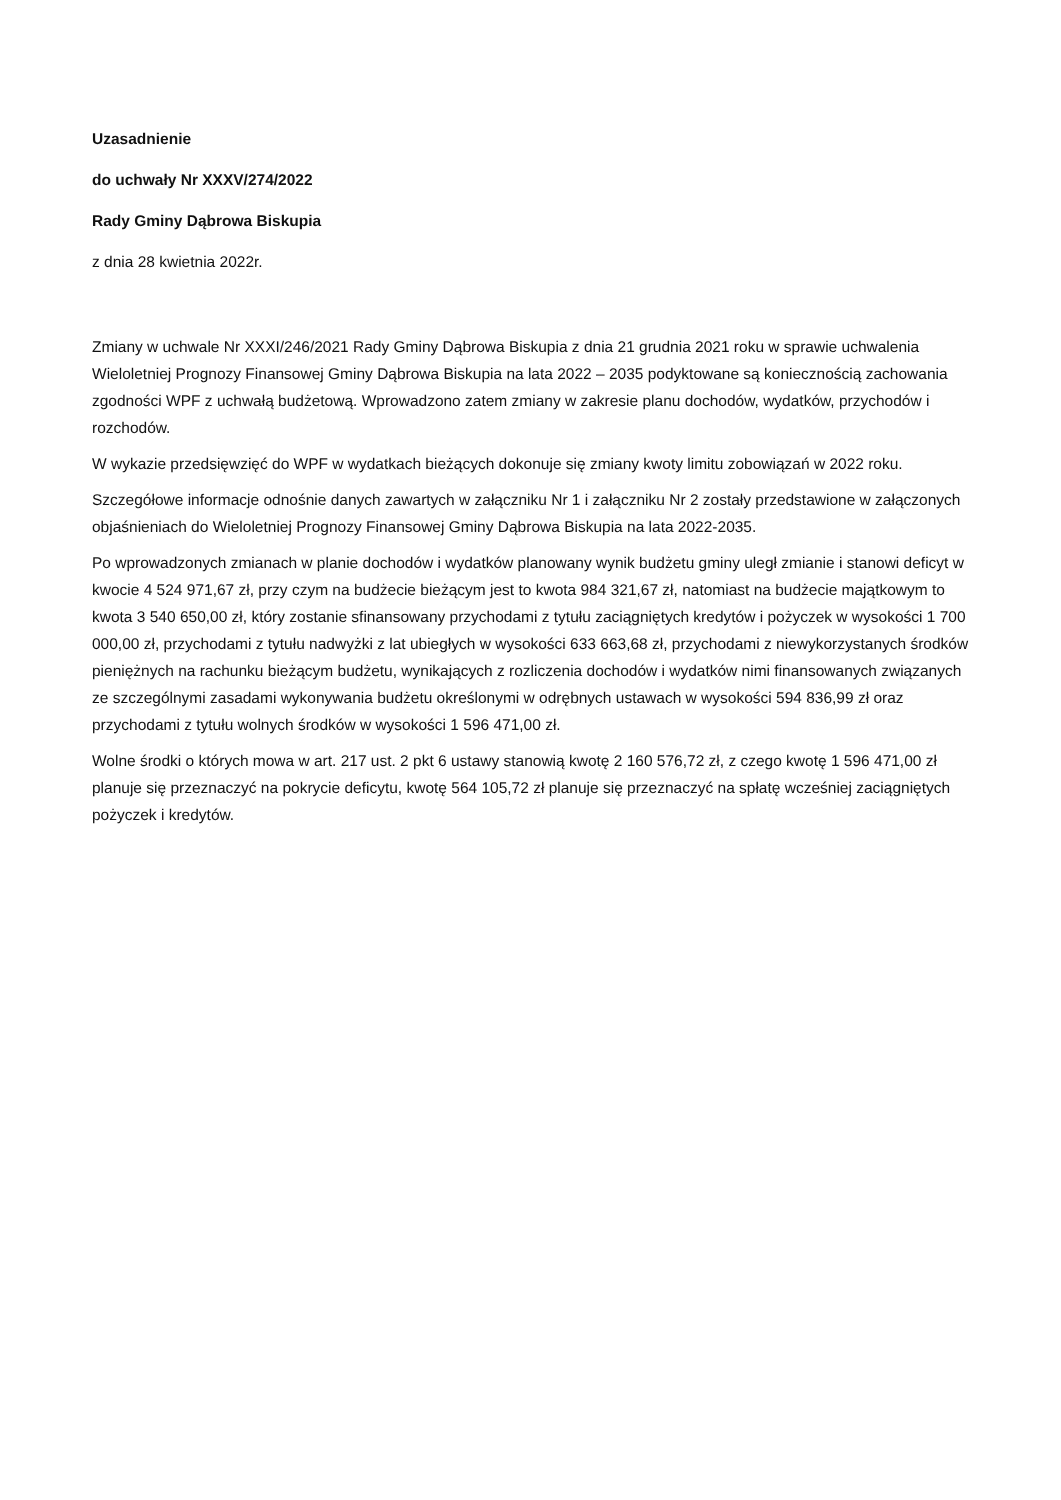Uzasadnienie
do uchwały Nr XXXV/274/2022
Rady Gminy Dąbrowa Biskupia
z dnia 28 kwietnia 2022r.
Zmiany w uchwale Nr XXXI/246/2021 Rady Gminy Dąbrowa Biskupia z dnia 21 grudnia 2021 roku w sprawie uchwalenia Wieloletniej Prognozy Finansowej Gminy Dąbrowa Biskupia na lata 2022 – 2035 podyktowane są koniecznością zachowania zgodności WPF z uchwałą budżetową. Wprowadzono zatem zmiany w zakresie planu dochodów, wydatków, przychodów i rozchodów.
W wykazie przedsięwzięć do WPF w wydatkach bieżących dokonuje się zmiany kwoty limitu zobowiązań w 2022 roku.
Szczegółowe informacje odnośnie danych zawartych w załączniku Nr 1 i załączniku Nr 2 zostały przedstawione w załączonych objaśnieniach do Wieloletniej Prognozy Finansowej Gminy Dąbrowa Biskupia na lata 2022-2035.
Po wprowadzonych zmianach w planie dochodów i wydatków planowany wynik budżetu gminy uległ zmianie i stanowi deficyt w kwocie 4 524 971,67 zł, przy czym na budżecie bieżącym jest to kwota 984 321,67 zł, natomiast na budżecie majątkowym to kwota 3 540 650,00 zł, który zostanie sfinansowany przychodami z tytułu zaciągniętych kredytów i pożyczek w wysokości 1 700 000,00 zł, przychodami z tytułu nadwyżki z lat ubiegłych w wysokości 633 663,68 zł, przychodami z niewykorzystanych środków pieniężnych na rachunku bieżącym budżetu, wynikających z rozliczenia dochodów i wydatków nimi finansowanych związanych ze szczególnymi zasadami wykonywania budżetu określonymi w odrębnych ustawach w wysokości 594 836,99 zł oraz przychodami z tytułu wolnych środków w wysokości 1 596 471,00 zł.
Wolne środki o których mowa w art. 217 ust. 2 pkt 6 ustawy stanowią kwotę 2 160 576,72 zł, z czego kwotę 1 596 471,00 zł planuje się przeznaczyć na pokrycie deficytu, kwotę 564 105,72 zł planuje się przeznaczyć na spłatę wcześniej zaciągniętych pożyczek i kredytów.